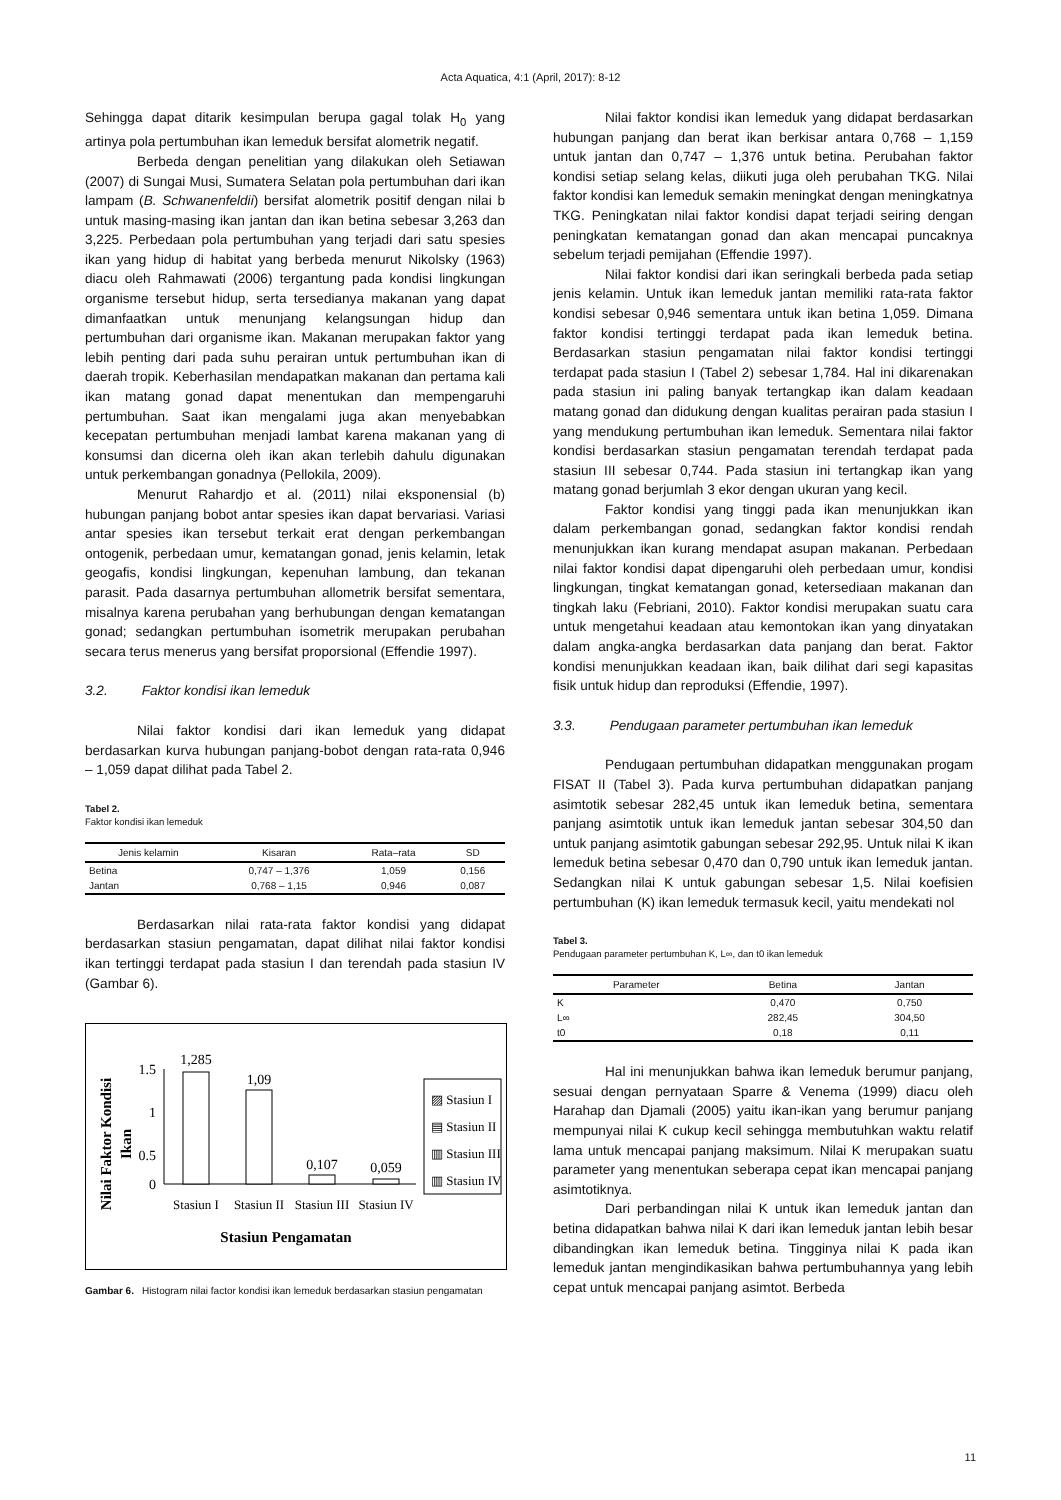Acta Aquatica, 4:1 (April, 2017): 8-12
Sehingga dapat ditarik kesimpulan berupa gagal tolak H<sub>0</sub> yang artinya pola pertumbuhan ikan lemeduk bersifat alometrik negatif.
Berbeda dengan penelitian yang dilakukan oleh Setiawan (2007) di Sungai Musi, Sumatera Selatan pola pertumbuhan dari ikan lampam (B. Schwanenfeldii) bersifat alometrik positif dengan nilai b untuk masing-masing ikan jantan dan ikan betina sebesar 3,263 dan 3,225. Perbedaan pola pertumbuhan yang terjadi dari satu spesies ikan yang hidup di habitat yang berbeda menurut Nikolsky (1963) diacu oleh Rahmawati (2006) tergantung pada kondisi lingkungan organisme tersebut hidup, serta tersedianya makanan yang dapat dimanfaatkan untuk menunjang kelangsungan hidup dan pertumbuhan dari organisme ikan. Makanan merupakan faktor yang lebih penting dari pada suhu perairan untuk pertumbuhan ikan di daerah tropik. Keberhasilan mendapatkan makanan dan pertama kali ikan matang gonad dapat menentukan dan mempengaruhi pertumbuhan. Saat ikan mengalami juga akan menyebabkan kecepatan pertumbuhan menjadi lambat karena makanan yang di konsumsi dan dicerna oleh ikan akan terlebih dahulu digunakan untuk perkembangan gonadnya (Pellokila, 2009).
Menurut Rahardjo et al. (2011) nilai eksponensial (b) hubungan panjang bobot antar spesies ikan dapat bervariasi. Variasi antar spesies ikan tersebut terkait erat dengan perkembangan ontogenik, perbedaan umur, kematangan gonad, jenis kelamin, letak geogafis, kondisi lingkungan, kepenuhan lambung, dan tekanan parasit. Pada dasarnya pertumbuhan allometrik bersifat sementara, misalnya karena perubahan yang berhubungan dengan kematangan gonad; sedangkan pertumbuhan isometrik merupakan perubahan secara terus menerus yang bersifat proporsional (Effendie 1997).
3.2. Faktor kondisi ikan lemeduk
Nilai faktor kondisi dari ikan lemeduk yang didapat berdasarkan kurva hubungan panjang-bobot dengan rata-rata 0,946 – 1,059 dapat dilihat pada Tabel 2.
Tabel 2.
Faktor kondisi ikan lemeduk
| Jenis kelamin | Kisaran | Rata–rata | SD |
| --- | --- | --- | --- |
| Betina | 0,747 – 1,376 | 1,059 | 0,156 |
| Jantan | 0,768 – 1,15 | 0,946 | 0,087 |
Berdasarkan nilai rata-rata faktor kondisi yang didapat berdasarkan stasiun pengamatan, dapat dilihat nilai faktor kondisi ikan tertinggi terdapat pada stasiun I dan terendah pada stasiun IV (Gambar 6).
Nilai Faktor Kondisi
Ikan
1.5
1
0.5
0
1,285
1,09
0,107
0,059
Stasiun I
Stasiun II
Stasiun III
Stasiun IV
Stasiun Pengamatan
▨ Stasiun I
▤ Stasiun II
▥ Stasiun III
▥ Stasiun IV
Gambar 6. Histogram nilai factor kondisi ikan lemeduk berdasarkan stasiun pengamatan
Nilai faktor kondisi ikan lemeduk yang didapat berdasarkan hubungan panjang dan berat ikan berkisar antara 0,768 – 1,159 untuk jantan dan 0,747 – 1,376 untuk betina. Perubahan faktor kondisi setiap selang kelas, diikuti juga oleh perubahan TKG. Nilai faktor kondisi kan lemeduk semakin meningkat dengan meningkatnya TKG. Peningkatan nilai faktor kondisi dapat terjadi seiring dengan peningkatan kematangan gonad dan akan mencapai puncaknya sebelum terjadi pemijahan (Effendie 1997).
Nilai faktor kondisi dari ikan seringkali berbeda pada setiap jenis kelamin. Untuk ikan lemeduk jantan memiliki rata-rata faktor kondisi sebesar 0,946 sementara untuk ikan betina 1,059. Dimana faktor kondisi tertinggi terdapat pada ikan lemeduk betina. Berdasarkan stasiun pengamatan nilai faktor kondisi tertinggi terdapat pada stasiun I (Tabel 2) sebesar 1,784. Hal ini dikarenakan pada stasiun ini paling banyak tertangkap ikan dalam keadaan matang gonad dan didukung dengan kualitas perairan pada stasiun I yang mendukung pertumbuhan ikan lemeduk. Sementara nilai faktor kondisi berdasarkan stasiun pengamatan terendah terdapat pada stasiun III sebesar 0,744. Pada stasiun ini tertangkap ikan yang matang gonad berjumlah 3 ekor dengan ukuran yang kecil.
Faktor kondisi yang tinggi pada ikan menunjukkan ikan dalam perkembangan gonad, sedangkan faktor kondisi rendah menunjukkan ikan kurang mendapat asupan makanan. Perbedaan nilai faktor kondisi dapat dipengaruhi oleh perbedaan umur, kondisi lingkungan, tingkat kematangan gonad, ketersediaan makanan dan tingkah laku (Febriani, 2010). Faktor kondisi merupakan suatu cara untuk mengetahui keadaan atau kemontokan ikan yang dinyatakan dalam angka-angka berdasarkan data panjang dan berat. Faktor kondisi menunjukkan keadaan ikan, baik dilihat dari segi kapasitas fisik untuk hidup dan reproduksi (Effendie, 1997).
3.3. Pendugaan parameter pertumbuhan ikan lemeduk
Pendugaan pertumbuhan didapatkan menggunakan progam FISAT II (Tabel 3). Pada kurva pertumbuhan didapatkan panjang asimtotik sebesar 282,45 untuk ikan lemeduk betina, sementara panjang asimtotik untuk ikan lemeduk jantan sebesar 304,50 dan untuk panjang asimtotik gabungan sebesar 292,95. Untuk nilai K ikan lemeduk betina sebesar 0,470 dan 0,790 untuk ikan lemeduk jantan. Sedangkan nilai K untuk gabungan sebesar 1,5. Nilai koefisien pertumbuhan (K) ikan lemeduk termasuk kecil, yaitu mendekati nol
Tabel 3.
Pendugaan parameter pertumbuhan K, L∞, dan t0 ikan lemeduk
| Parameter | Betina | Jantan |
| --- | --- | --- |
| K | 0,470 | 0,750 |
| L∞ | 282,45 | 304,50 |
| t0 | 0,18 | 0,11 |
Hal ini menunjukkan bahwa ikan lemeduk berumur panjang, sesuai dengan pernyataan Sparre & Venema (1999) diacu oleh Harahap dan Djamali (2005) yaitu ikan-ikan yang berumur panjang mempunyai nilai K cukup kecil sehingga membutuhkan waktu relatif lama untuk mencapai panjang maksimum. Nilai K merupakan suatu parameter yang menentukan seberapa cepat ikan mencapai panjang asimtotiknya.
Dari perbandingan nilai K untuk ikan lemeduk jantan dan betina didapatkan bahwa nilai K dari ikan lemeduk jantan lebih besar dibandingkan ikan lemeduk betina. Tingginya nilai K pada ikan lemeduk jantan mengindikasikan bahwa pertumbuhannya yang lebih cepat untuk mencapai panjang asimtot. Berbeda
11